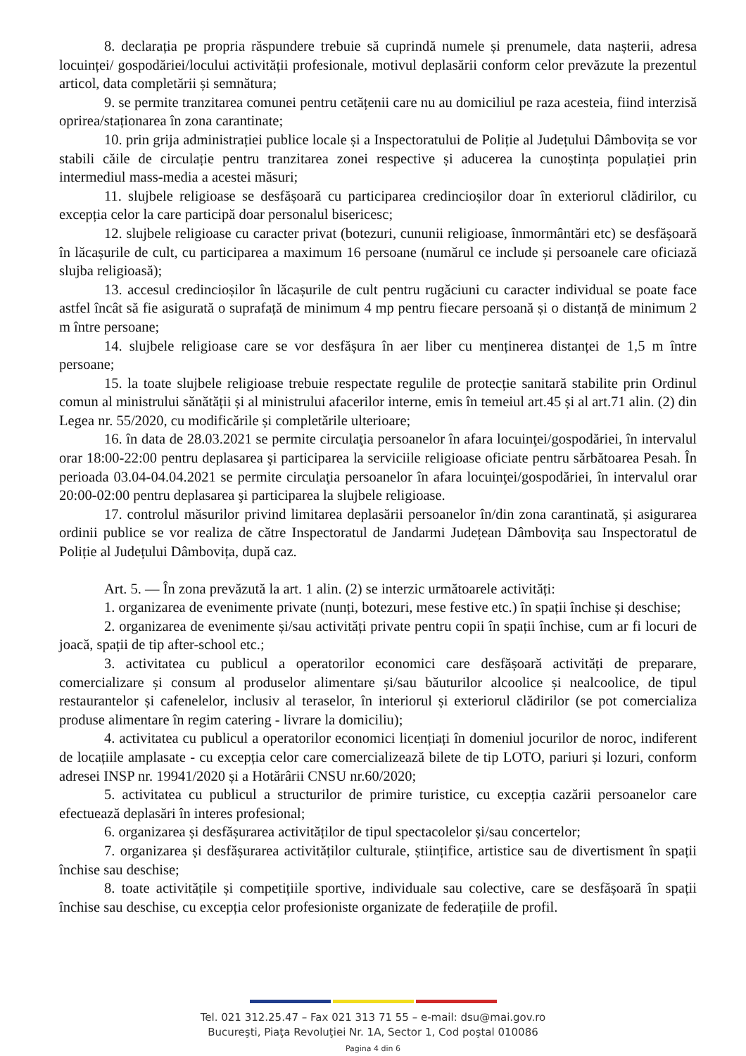8. declarația pe propria răspundere trebuie să cuprindă numele și prenumele, data nașterii, adresa locuinței/ gospodăriei/locului activității profesionale, motivul deplasării conform celor prevăzute la prezentul articol, data completării și semnătura;
9. se permite tranzitarea comunei pentru cetățenii care nu au domiciliul pe raza acesteia, fiind interzisă oprirea/staționarea în zona carantinate;
10. prin grija administrației publice locale și a Inspectoratului de Poliție al Județului Dâmbovița se vor stabili căile de circulație pentru tranzitarea zonei respective și aducerea la cunoștința populației prin intermediul mass-media a acestei măsuri;
11. slujbele religioase se desfășoară cu participarea credincioșilor doar în exteriorul clădirilor, cu excepția celor la care participă doar personalul bisericesc;
12. slujbele religioase cu caracter privat (botezuri, cununii religioase, înmormântări etc) se desfășoară în lăcașurile de cult, cu participarea a maximum 16 persoane (numărul ce include și persoanele care oficiază slujba religioasă);
13. accesul credincioșilor în lăcașurile de cult pentru rugăciuni cu caracter individual se poate face astfel încât să fie asigurată o suprafață de minimum 4 mp pentru fiecare persoană și o distanță de minimum 2 m între persoane;
14. slujbele religioase care se vor desfășura în aer liber cu menținerea distanței de 1,5 m între persoane;
15. la toate slujbele religioase trebuie respectate regulile de protecție sanitară stabilite prin Ordinul comun al ministrului sănătății și al ministrului afacerilor interne, emis în temeiul art.45 și al art.71 alin. (2) din Legea nr. 55/2020, cu modificările și completările ulterioare;
16. în data de 28.03.2021 se permite circulaţia persoanelor în afara locuinţei/gospodăriei, în intervalul orar 18:00-22:00 pentru deplasarea şi participarea la serviciile religioase oficiate pentru sărbătoarea Pesah. În perioada 03.04-04.04.2021 se permite circulaţia persoanelor în afara locuinţei/gospodăriei, în intervalul orar 20:00-02:00 pentru deplasarea şi participarea la slujbele religioase.
17. controlul măsurilor privind limitarea deplasării persoanelor în/din zona carantinată, și asigurarea ordinii publice se vor realiza de către Inspectoratul de Jandarmi Județean Dâmbovița sau Inspectoratul de Poliție al Județului Dâmbovița, după caz.
Art. 5. — În zona prevăzută la art. 1 alin. (2) se interzic următoarele activități:
1. organizarea de evenimente private (nunți, botezuri, mese festive etc.) în spații închise și deschise;
2. organizarea de evenimente și/sau activități private pentru copii în spații închise, cum ar fi locuri de joacă, spații de tip after-school etc.;
3. activitatea cu publicul a operatorilor economici care desfășoară activități de preparare, comercializare și consum al produselor alimentare și/sau băuturilor alcoolice și nealcoolice, de tipul restaurantelor și cafenelelor, inclusiv al teraselor, în interiorul și exteriorul clădirilor (se pot comercializa produse alimentare în regim catering - livrare la domiciliu);
4. activitatea cu publicul a operatorilor economici licențiați în domeniul jocurilor de noroc, indiferent de locațiile amplasate - cu excepția celor care comercializează bilete de tip LOTO, pariuri și lozuri, conform adresei INSP nr. 19941/2020 și a Hotărârii CNSU nr.60/2020;
5. activitatea cu publicul a structurilor de primire turistice, cu excepția cazării persoanelor care efectuează deplasări în interes profesional;
6. organizarea și desfășurarea activităților de tipul spectacolelor și/sau concertelor;
7. organizarea și desfășurarea activităților culturale, științifice, artistice sau de divertisment în spații închise sau deschise;
8. toate activitățile și competițiile sportive, individuale sau colective, care se desfășoară în spații închise sau deschise, cu excepția celor profesioniste organizate de federațiile de profil.
Tel. 021 312.25.47 – Fax 021 313 71 55 – e-mail: dsu@mai.gov.ro
Bucureşti, Piaţa Revoluţiei Nr. 1A, Sector 1, Cod poştal 010086
Pagina 4 din 6